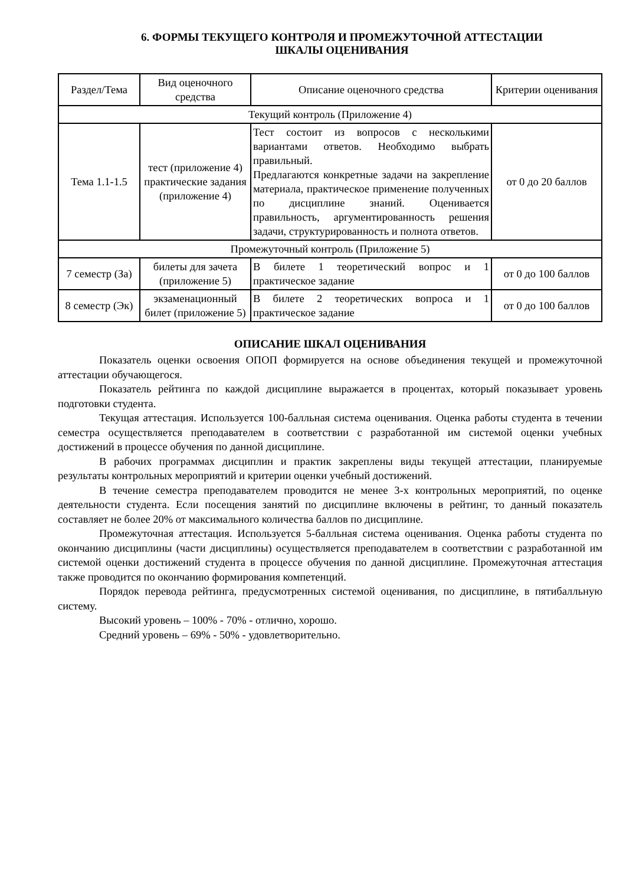6. ФОРМЫ ТЕКУЩЕГО КОНТРОЛЯ И ПРОМЕЖУТОЧНОЙ АТТЕСТАЦИИ
ШКАЛЫ ОЦЕНИВАНИЯ
| Раздел/Тема | Вид оценочного средства | Описание оценочного средства | Критерии оценивания |
| --- | --- | --- | --- |
| Текущий контроль (Приложение 4) | | | |
| Тема 1.1-1.5 | тест (приложение 4) практические задания (приложение 4) | Тест состоит из вопросов с несколькими вариантами ответов. Необходимо выбрать правильный. Предлагаются конкретные задачи на закрепление материала, практическое применение полученных по дисциплине знаний. Оценивается правильность, аргументированность решения задачи, структурированность и полнота ответов. | от 0 до 20 баллов |
| Промежуточный контроль (Приложение 5) | | | |
| 7 семестр (За) | билеты для зачета (приложение 5) | В билете 1 теоретический вопрос и 1 практическое задание | от 0 до 100 баллов |
| 8 семестр (Эк) | экзаменационный билет (приложение 5) | В билете 2 теоретических вопроса и 1 практическое задание | от 0 до 100 баллов |
ОПИСАНИЕ ШКАЛ ОЦЕНИВАНИЯ
Показатель оценки освоения ОПОП формируется на основе объединения текущей и промежуточной аттестации обучающегося.
Показатель рейтинга по каждой дисциплине выражается в процентах, который показывает уровень подготовки студента.
Текущая аттестация. Используется 100-балльная система оценивания. Оценка работы студента в течении семестра осуществляется преподавателем в соответствии с разработанной им системой оценки учебных достижений в процессе обучения по данной дисциплине.
В рабочих программах дисциплин и практик закреплены виды текущей аттестации, планируемые результаты контрольных мероприятий и критерии оценки учебный достижений.
В течение семестра преподавателем проводится не менее 3-х контрольных мероприятий, по оценке деятельности студента. Если посещения занятий по дисциплине включены в рейтинг, то данный показатель составляет не более 20% от максимального количества баллов по дисциплине.
Промежуточная аттестация. Используется 5-балльная система оценивания. Оценка работы студента по окончанию дисциплины (части дисциплины) осуществляется преподавателем в соответствии с разработанной им системой оценки достижений студента в процессе обучения по данной дисциплине. Промежуточная аттестация также проводится по окончанию формирования компетенций.
Порядок перевода рейтинга, предусмотренных системой оценивания, по дисциплине, в пятибалльную систему.
Высокий уровень – 100% - 70% - отлично, хорошо.
Средний уровень – 69% - 50% - удовлетворительно.